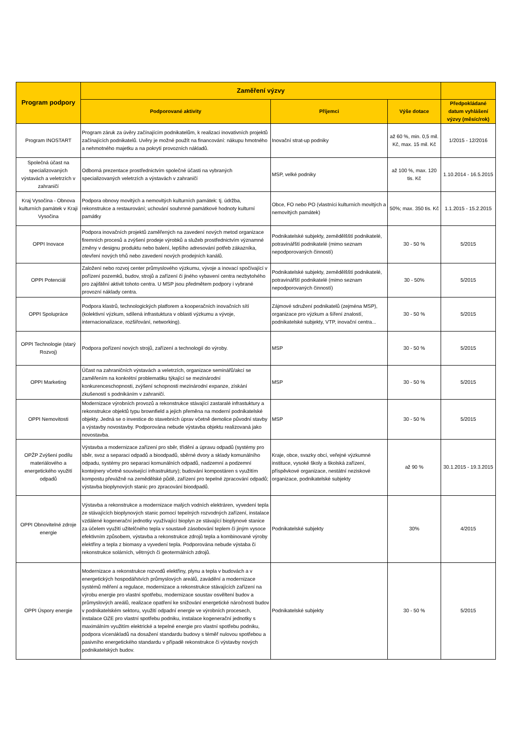| Program podpory | Zaměření výzvy | | | |
| --- | --- | --- | --- | --- |
| | Podporované aktivity | Příjemci | Výše dotace | Předpokládané datum vyhlášení výzvy (měsíc/rok) |
| Program INOSTART | Program záruk za úvěry začínajícím podnikatelům, k realizaci inovativních projektů začínajících podnikatelů. Uvěry je možné použít na financování: nákupu hmotného a nehmotného majetku a na pokrytí provozních nákladů. | Inovační strat-up podniky | až 60 %, min. 0,5 mil. Kč, max. 15 mil. Kč | 1/2015 - 12/2016 |
| Společná účast na specializovaných výstavách a veletrzích v zahraničí | Odborná prezentace prostřednictvím společné účasti na vybraných specializovaných veletrzích a výstavách v zahraničí | MSP, velké podniky | až 100 %, max. 120 tis. Kč | 1.10.2014 - 16.5.2015 |
| Kraj Vysočina - Obnova kulturních památek v Kraji Vysočina | Podpora obnovy movitých a nemovitých kulturních památek: tj. údržba, rekonstrukce a restaurování; uchování souhrnné památkové hodnoty kulturní památky | Obce, FO nebo PO (vlastníci kulturních movitých a nemovitých památek) | 50%; max. 350 tis. Kč | 1.1.2015 - 15.2.2015 |
| OPPI Inovace | Podpora inovačních projektů zaměřených na zavedení nových metod organizace firemních procesů a zvýšení prodeje výrobků a služeb prostřednictvím významné změny v designu produktu nebo balení, lepšího adresování potřeb zákazníka, otevření nových trhů nebo zavedení nových prodejních kanálů. | Podnikatelské subjekty, zemědělšští podnikatelé, potravinářští podnikatelé (mimo seznam nepodporovaných činností) | 30 - 50 % | 5/2015 |
| OPPI Potenciál | Založení nebo rozvoj center průmyslového výzkumu, vývoje a inovací spočívající v pořízení pozemků, budov, strojů a zařízení či jiného vybavení centra nezbytohého pro zajištění aktivit tohoto centra. U MSP jsou předmětem podpory i vybrané provozní náklady centra. | Podnikatelské subjekty, zemědělšští podnikatelé, potravinářští podnikatelé (mimo seznam nepodporovaných činností) | 30 - 50% | 5/2015 |
| OPPI Spolupráce | Podpora klastrů, technologických platforem a kooperačních inovačních sítí (kolektivní výzkum, sdílená infrastuktura v oblasti výzkumu a vývoje, internacionalizace, rozšiřování, networking). | Zájmové sdružení podnikatelů (zejména MSP), organizace pro výzkum a šíření znalostí, podnikatelské subjekty, VTP, inovační centra... | 30 - 50 % | 5/2015 |
| OPPI Technologie (starý Rozvoj) | Podpora pořízení nových strojů, zařízení a technologií do výroby. | MSP | 30 - 50 % | 5/2015 |
| OPPI Marketing | Účast na zahraničních výstavách a veletrzích, organizace seminářů/akcí se zaměřením na konkrétní problematiku týkající se mezinárodní konkurenceschopnosti, zvýšení schopnosti mezinárodní expanze, získání zkušeností s podnikáním v zahraničí. | MSP | 30 - 50 % | 5/2015 |
| OPPI Nemovitosti | Modernizace výrobních provozů a rekonstrukce stávající zastaralé infrastuktury a rekonstrukce objektů typu brownfield a jejich přeměna na moderní podnikatelské objekty. Jedná se o investice do stavebních úprav včetně demolice původní stavby a výstavby novostavby. Podporována nebude výstavba objektu realizovaná jako novostavba. | MSP | 30 - 50 % | 5/2015 |
| OPŽP Zvýšení podílu materiálového a energetického využití odpadů | Výstavba a modernizace zařízení pro sběr, třídění a úpravu odpadů (systémy pro sběr, svoz a separaci odpadů a bioodpadů, sběrné dvory a sklady komunálního odpadu, systémy pro separaci komunálních odpadů, nadzemní a podzemní kontejnery včetně související infrastruktury); budování kompostáren s využitím kompostu převážně na zemědělské půdě, zařízení pro tepelné zpracování odpadů; výstavba bioplynových stanic pro zpracování bioodpadů. | Kraje, obce, svazky obcí, veřejné výzkumné instituce, vysoké školy a školská zařízení, příspěvkové organizace, nestátní neziskové organizace, podnikatelské subjekty | až 90 % | 30.1.2015 - 19.3.2015 |
| OPPI Obnovitelné zdroje energie | Výstavba a rekonstrukce a modernizace malých vodních elektráren, vyvedení tepla ze stávajících bioplynových stanic pomocí tepelných rozvodných zařízení, instalace vzdálené kogenerační jednotky využívající bioplyn ze stávající bioplynové stanice za účelem využití užitelčného tepla v soustavě zásobování teplem či jiným vysoce efektivním způsobem, výstavba a rekonstrukce zdrojů tepla a kombinované výroby elektřiny a tepla z biomasy a vyvedení tepla. Podporována nebude výstaba či rekonstrukce solárních, větrných či geotermálních zdrojů. | Podnikatelské subjekty | 30% | 4/2015 |
| OPPI Úspory energie | Modernizace a rekonstrukce rozvodů elektřiny, plynu a tepla v budovách a v energetických hospodářstvích průmyslových areálů, zavádění a modernizace systémů měření a regulace, modernizace a rekonstrukce stávajících zařízení na výrobu energie pro vlastní spotřebu, modernizace soustav osvěltení budov a průmyslových areálů, realizace opatření ke snižování energetické náročnosti budov v podnikatelském sektoru, využití odpadní energie ve výrobních procesech, instalace OZE pro vlastní spotřebu podniku, instalace kogenerační jednotky s maximálním využitím elektrické a tepelné energie pro vlastní spotřebu podniku, podpora vícenákladů na dosažení standardu budovy s téměř nulovou spotřebou a pasivního energetického standardu v případě rekonstrukce či výstavby nových podnikatelských budov. | Podnikatelské subjekty | 30 - 50 % | 5/2015 |